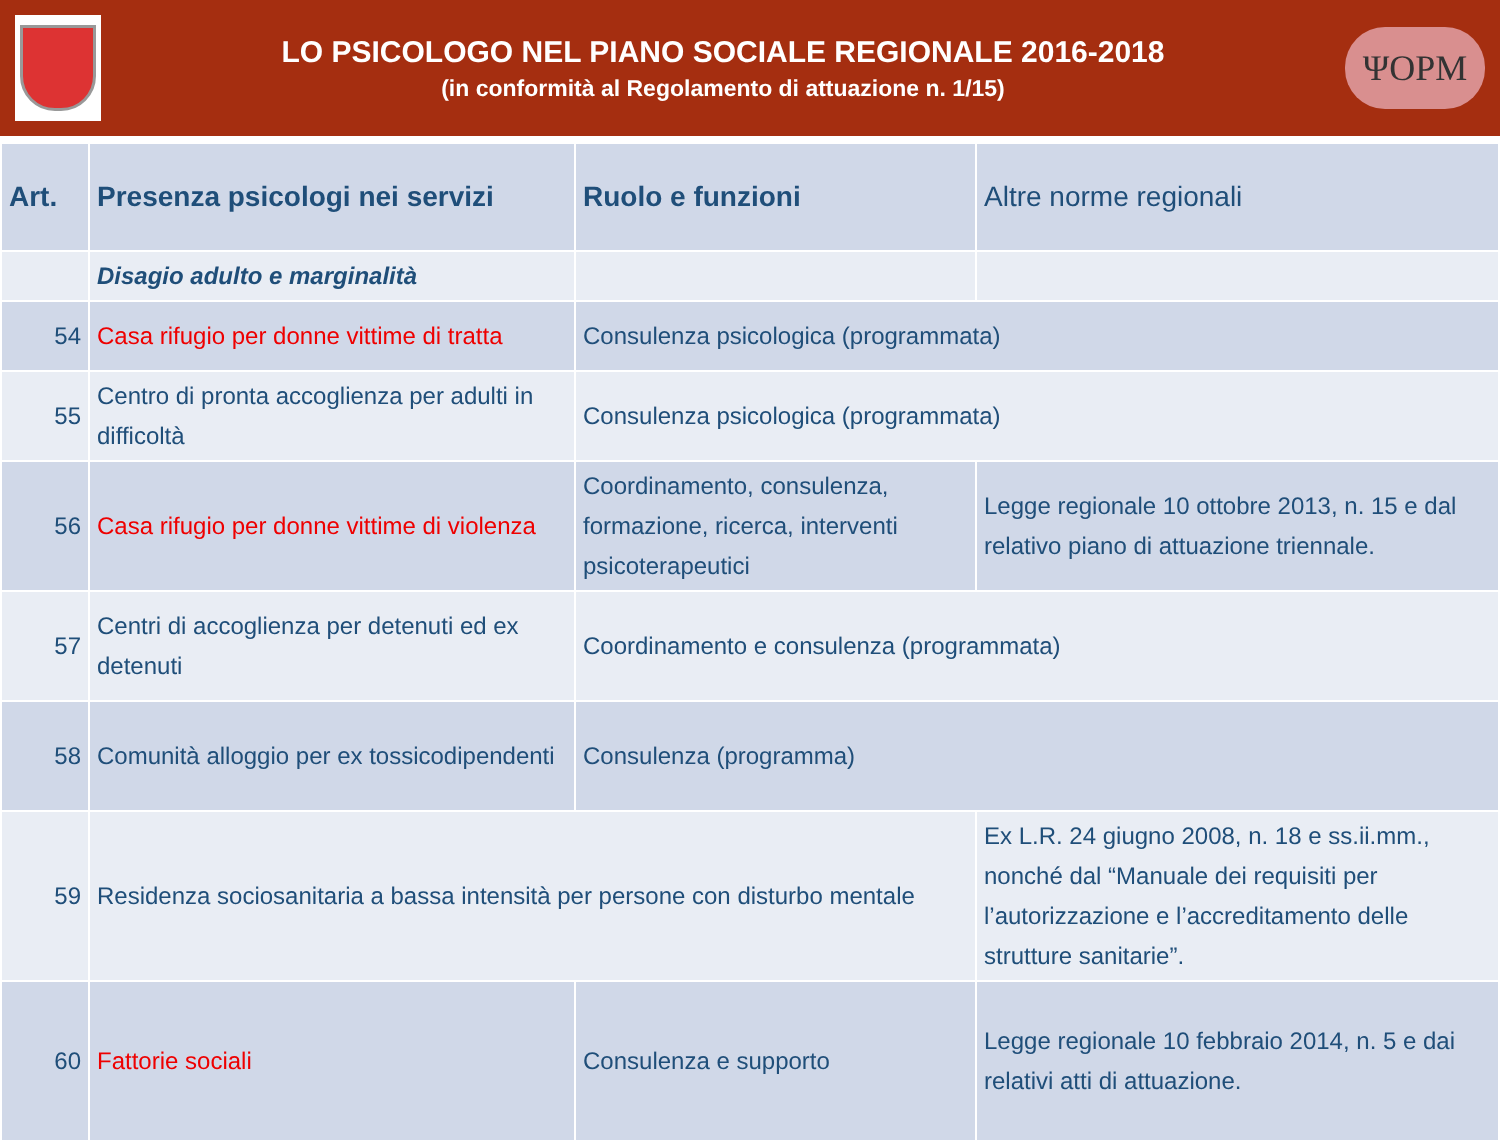LO PSICOLOGO NEL PIANO SOCIALE REGIONALE 2016-2018
(in conformità al Regolamento di attuazione n. 1/15)
ΨOPM
| Art. | Presenza psicologi nei servizi | Ruolo e funzioni | Altre norme regionali |
| --- | --- | --- | --- |
| | Disagio adulto e marginalità | | |
| 54 | Casa rifugio per donne vittime di tratta | Consulenza psicologica (programmata) | |
| 55 | Centro di pronta accoglienza per adulti in difficoltà | Consulenza psicologica (programmata) | |
| 56 | Casa rifugio per donne vittime di violenza | Coordinamento, consulenza, formazione, ricerca, interventi psicoterapeutici | Legge regionale 10 ottobre 2013, n. 15 e dal relativo piano di attuazione triennale. |
| 57 | Centri di accoglienza per detenuti ed ex detenuti | Coordinamento e consulenza (programmata) | |
| 58 | Comunità alloggio per ex tossicodipendenti | Consulenza (programma) | |
| 59 | Residenza sociosanitaria a bassa intensità per persone con disturbo mentale | | Ex L.R. 24 giugno 2008, n. 18 e ss.ii.mm., nonché dal “Manuale dei requisiti per l’autorizzazione e l’accreditamento delle strutture sanitarie”. |
| 60 | Fattorie sociali | Consulenza e supporto | Legge regionale 10 febbraio 2014, n. 5 e dai relativi atti di attuazione. |